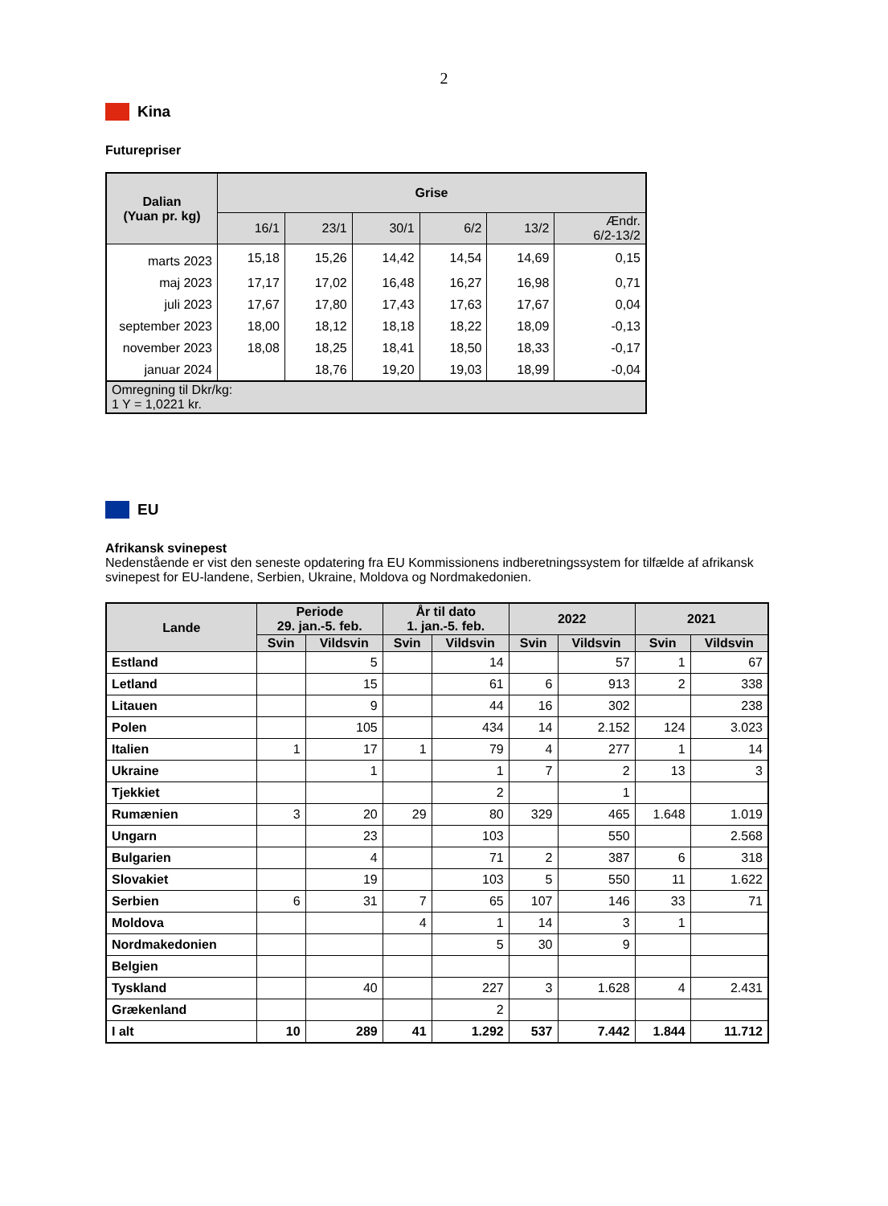2
Kina
Futurepriser
| Dalian (Yuan pr. kg) | Grise | | | | | |
| --- | --- | --- | --- | --- | --- | --- |
| | 16/1 | 23/1 | 30/1 | 6/2 | 13/2 | Ændr. 6/2-13/2 |
| marts 2023 | 15,18 | 15,26 | 14,42 | 14,54 | 14,69 | 0,15 |
| maj 2023 | 17,17 | 17,02 | 16,48 | 16,27 | 16,98 | 0,71 |
| juli 2023 | 17,67 | 17,80 | 17,43 | 17,63 | 17,67 | 0,04 |
| september 2023 | 18,00 | 18,12 | 18,18 | 18,22 | 18,09 | -0,13 |
| november 2023 | 18,08 | 18,25 | 18,41 | 18,50 | 18,33 | -0,17 |
| januar 2024 | | 18,76 | 19,20 | 19,03 | 18,99 | -0,04 |
| Omregning til Dkr/kg: 1 Y = 1,0221 kr. | | | | | | |
EU
Afrikansk svinepest
Nedenstående er vist den seneste opdatering fra EU Kommissionens indberetningssystem for tilfælde af afrikansk svinepest for EU-landene, Serbien, Ukraine, Moldova og Nordmakedonien.
| Lande | Periode 29. jan.-5. feb. | | År til dato 1. jan.-5. feb. | | 2022 | | 2021 | |
| --- | --- | --- | --- | --- | --- | --- | --- | --- |
| | Svin | Vildsvin | Svin | Vildsvin | Svin | Vildsvin | Svin | Vildsvin |
| Estland | | 5 | | 14 | | 57 | 1 | 67 |
| Letland | | 15 | | 61 | 6 | 913 | 2 | 338 |
| Litauen | | 9 | | 44 | 16 | 302 | | 238 |
| Polen | | 105 | | 434 | 14 | 2.152 | 124 | 3.023 |
| Italien | 1 | 17 | 1 | 79 | 4 | 277 | 1 | 14 |
| Ukraine | | 1 | | 1 | 7 | 2 | 13 | 3 |
| Tjekkiet | | | | 2 | | 1 | | |
| Rumænien | 3 | 20 | 29 | 80 | 329 | 465 | 1.648 | 1.019 |
| Ungarn | | 23 | | 103 | | 550 | | 2.568 |
| Bulgarien | | 4 | | 71 | 2 | 387 | 6 | 318 |
| Slovakiet | | 19 | | 103 | 5 | 550 | 11 | 1.622 |
| Serbien | 6 | 31 | 7 | 65 | 107 | 146 | 33 | 71 |
| Moldova | | | 4 | 1 | 14 | 3 | 1 | |
| Nordmakedonien | | | | 5 | 30 | 9 | | |
| Belgien | | | | | | | | |
| Tyskland | | 40 | | 227 | 3 | 1.628 | 4 | 2.431 |
| Grækenland | | | | 2 | | | | |
| I alt | 10 | 289 | 41 | 1.292 | 537 | 7.442 | 1.844 | 11.712 |